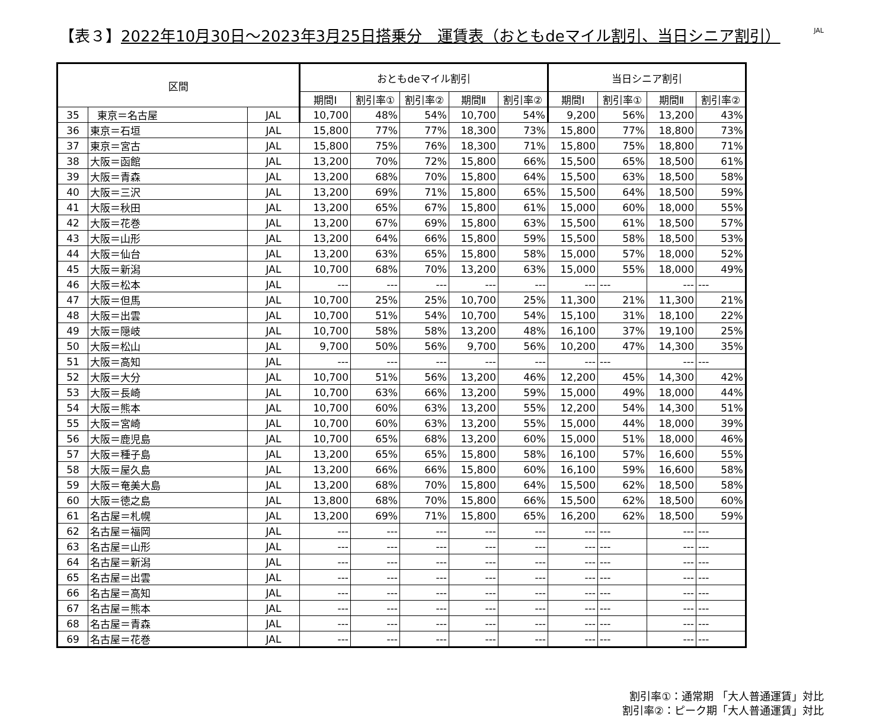【表３】2022年10月30日～2023年3月25日搭乗分　運賃表（おともdeマイル割引、当日シニア割引）
JAL
| 区間 | | | おともdeマイル割引 | | | | | 当日シニア割引 | | | |
| --- | --- | --- | --- | --- | --- | --- | --- | --- | --- | --- | --- |
| | | | 期間Ⅰ | 割引率① | 割引率② | 期間Ⅱ | 割引率② | 期間Ⅰ | 割引率① | 期間Ⅱ | 割引率② |
| 35 | 東京＝名古屋 | JAL | 10,700 | 48% | 54% | 10,700 | 54% | 9,200 | 56% | 13,200 | 43% |
| 36 | 東京＝石垣 | JAL | 15,800 | 77% | 77% | 18,300 | 73% | 15,800 | 77% | 18,800 | 73% |
| 37 | 東京＝宮古 | JAL | 15,800 | 75% | 76% | 18,300 | 71% | 15,800 | 75% | 18,800 | 71% |
| 38 | 大阪＝函館 | JAL | 13,200 | 70% | 72% | 15,800 | 66% | 15,500 | 65% | 18,500 | 61% |
| 39 | 大阪＝青森 | JAL | 13,200 | 68% | 70% | 15,800 | 64% | 15,500 | 63% | 18,500 | 58% |
| 40 | 大阪＝三沢 | JAL | 13,200 | 69% | 71% | 15,800 | 65% | 15,500 | 64% | 18,500 | 59% |
| 41 | 大阪＝秋田 | JAL | 13,200 | 65% | 67% | 15,800 | 61% | 15,000 | 60% | 18,000 | 55% |
| 42 | 大阪＝花巻 | JAL | 13,200 | 67% | 69% | 15,800 | 63% | 15,500 | 61% | 18,500 | 57% |
| 43 | 大阪＝山形 | JAL | 13,200 | 64% | 66% | 15,800 | 59% | 15,500 | 58% | 18,500 | 53% |
| 44 | 大阪＝仙台 | JAL | 13,200 | 63% | 65% | 15,800 | 58% | 15,000 | 57% | 18,000 | 52% |
| 45 | 大阪＝新潟 | JAL | 10,700 | 68% | 70% | 13,200 | 63% | 15,000 | 55% | 18,000 | 49% |
| 46 | 大阪＝松本 | JAL | --- | --- | --- | --- | --- | --- | --- | --- | --- |
| 47 | 大阪＝但馬 | JAL | 10,700 | 25% | 25% | 10,700 | 25% | 11,300 | 21% | 11,300 | 21% |
| 48 | 大阪＝出雲 | JAL | 10,700 | 51% | 54% | 10,700 | 54% | 15,100 | 31% | 18,100 | 22% |
| 49 | 大阪＝隠岐 | JAL | 10,700 | 58% | 58% | 13,200 | 48% | 16,100 | 37% | 19,100 | 25% |
| 50 | 大阪＝松山 | JAL | 9,700 | 50% | 56% | 9,700 | 56% | 10,200 | 47% | 14,300 | 35% |
| 51 | 大阪＝高知 | JAL | --- | --- | --- | --- | --- | --- | --- | --- | --- |
| 52 | 大阪＝大分 | JAL | 10,700 | 51% | 56% | 13,200 | 46% | 12,200 | 45% | 14,300 | 42% |
| 53 | 大阪＝長崎 | JAL | 10,700 | 63% | 66% | 13,200 | 59% | 15,000 | 49% | 18,000 | 44% |
| 54 | 大阪＝熊本 | JAL | 10,700 | 60% | 63% | 13,200 | 55% | 12,200 | 54% | 14,300 | 51% |
| 55 | 大阪＝宮崎 | JAL | 10,700 | 60% | 63% | 13,200 | 55% | 15,000 | 44% | 18,000 | 39% |
| 56 | 大阪＝鹿児島 | JAL | 10,700 | 65% | 68% | 13,200 | 60% | 15,000 | 51% | 18,000 | 46% |
| 57 | 大阪＝種子島 | JAL | 13,200 | 65% | 65% | 15,800 | 58% | 16,100 | 57% | 16,600 | 55% |
| 58 | 大阪＝屋久島 | JAL | 13,200 | 66% | 66% | 15,800 | 60% | 16,100 | 59% | 16,600 | 58% |
| 59 | 大阪＝奄美大島 | JAL | 13,200 | 68% | 70% | 15,800 | 64% | 15,500 | 62% | 18,500 | 58% |
| 60 | 大阪＝徳之島 | JAL | 13,800 | 68% | 70% | 15,800 | 66% | 15,500 | 62% | 18,500 | 60% |
| 61 | 名古屋＝札幌 | JAL | 13,200 | 69% | 71% | 15,800 | 65% | 16,200 | 62% | 18,500 | 59% |
| 62 | 名古屋＝福岡 | JAL | --- | --- | --- | --- | --- | --- | --- | --- | --- |
| 63 | 名古屋＝山形 | JAL | --- | --- | --- | --- | --- | --- | --- | --- | --- |
| 64 | 名古屋＝新潟 | JAL | --- | --- | --- | --- | --- | --- | --- | --- | --- |
| 65 | 名古屋＝出雲 | JAL | --- | --- | --- | --- | --- | --- | --- | --- | --- |
| 66 | 名古屋＝高知 | JAL | --- | --- | --- | --- | --- | --- | --- | --- | --- |
| 67 | 名古屋＝熊本 | JAL | --- | --- | --- | --- | --- | --- | --- | --- | --- |
| 68 | 名古屋＝青森 | JAL | --- | --- | --- | --- | --- | --- | --- | --- | --- |
| 69 | 名古屋＝花巻 | JAL | --- | --- | --- | --- | --- | --- | --- | --- | --- |
割引率①：通常期 「大人普通運賃」対比
割引率②：ピーク期「大人普通運賃」対比